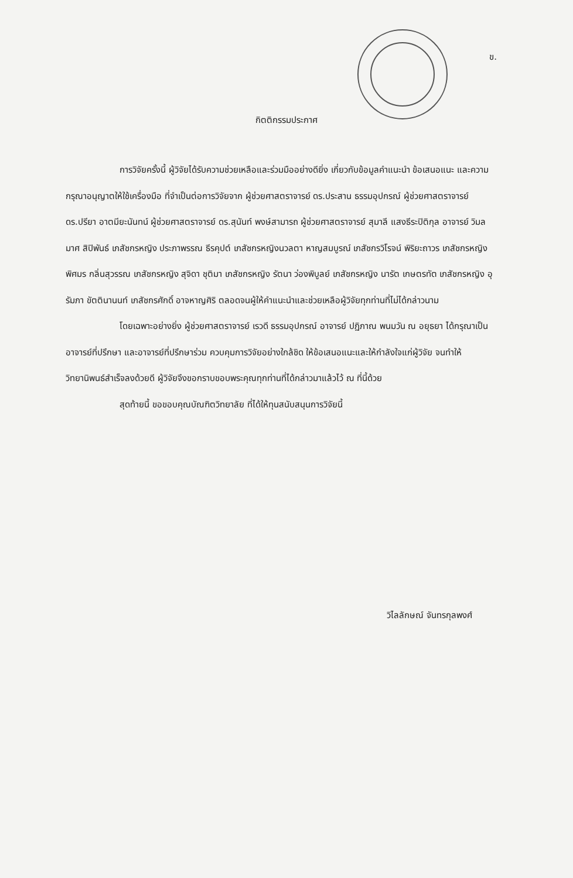ข.
กิตติกรรมประกาศ
การวิจัยครั้งนี้ ผู้วิจัยได้รับความช่วยเหลือและร่วมมืออย่างดียิ่ง เกี่ยวกับข้อมูลคำแนะนำ ข้อเสนอแนะ และความกรุณาอนุญาตให้ใช้เครื่องมือ ที่จำเป็นต่อการวิจัยจาก ผู้ช่วยศาสตราจารย์ ดร.ประสาน ธรรมอุปกรณ์ ผู้ช่วยศาสตราจารย์ ดร.ปรียา อาตมียะนันทน์ ผู้ช่วยศาสตราจารย์ ดร.สุนันท์ พงษ์สามารถ ผู้ช่วยศาสตราจารย์ สุมาลี แสงธีระปิติกุล อาจารย์ วิมลมาศ สิปิพันธ์ เภสัชกรหญิง ประภาพรรณ ธีรคุปต์ เภสัชกรหญิงนวลตา หาญสมบูรณ์ เภสัชกรวิโรจน์ พิริยะถาวร เภสัชกรหญิง พิศมร กลิ่นสุวรรณ เภสัชกรหญิง สุจิดา ชุติมา เภสัชกรหญิง รัตนา ว่องพิบูลย์ เภสัชกรหญิง นารัต เกษตรทัต เภสัชกรหญิง อุรัมภา ขัตตินานนท์ เภสัชกรศักดิ์ อาจหาญศิริ ตลอดจนผู้ให้คำแนะนำและช่วยเหลือผู้วิจัยทุกท่านที่ไม่ได้กล่าวนาม
โดยเฉพาะอย่างยิ่ง ผู้ช่วยศาสตราจารย์ เรวดี ธรรมอุปกรณ์ อาจารย์ ปฏิภาณ พนมวัน ณ อยุธยา ได้กรุณาเป็นอาจารย์ที่ปรึกษา และอาจารย์ที่ปรึกษาร่วม ควบคุมการวิจัยอย่างใกล้ชิด ให้ข้อเสนอแนะและให้กำลังใจแก่ผู้วิจัย จนทำให้วิทยานิพนธ์สำเร็จลงด้วยดี ผู้วิจัยจึงขอกราบขอบพระคุณทุกท่านที่ได้กล่าวมาแล้วไว้ ณ ที่นี้ด้วย
สุดท้ายนี้ ขอขอบคุณบัณฑิตวิทยาลัย ที่ได้ให้ทุนสนับสนุนการวิจัยนี้
วิไลลักษณ์ จันทรกุลพงศ์